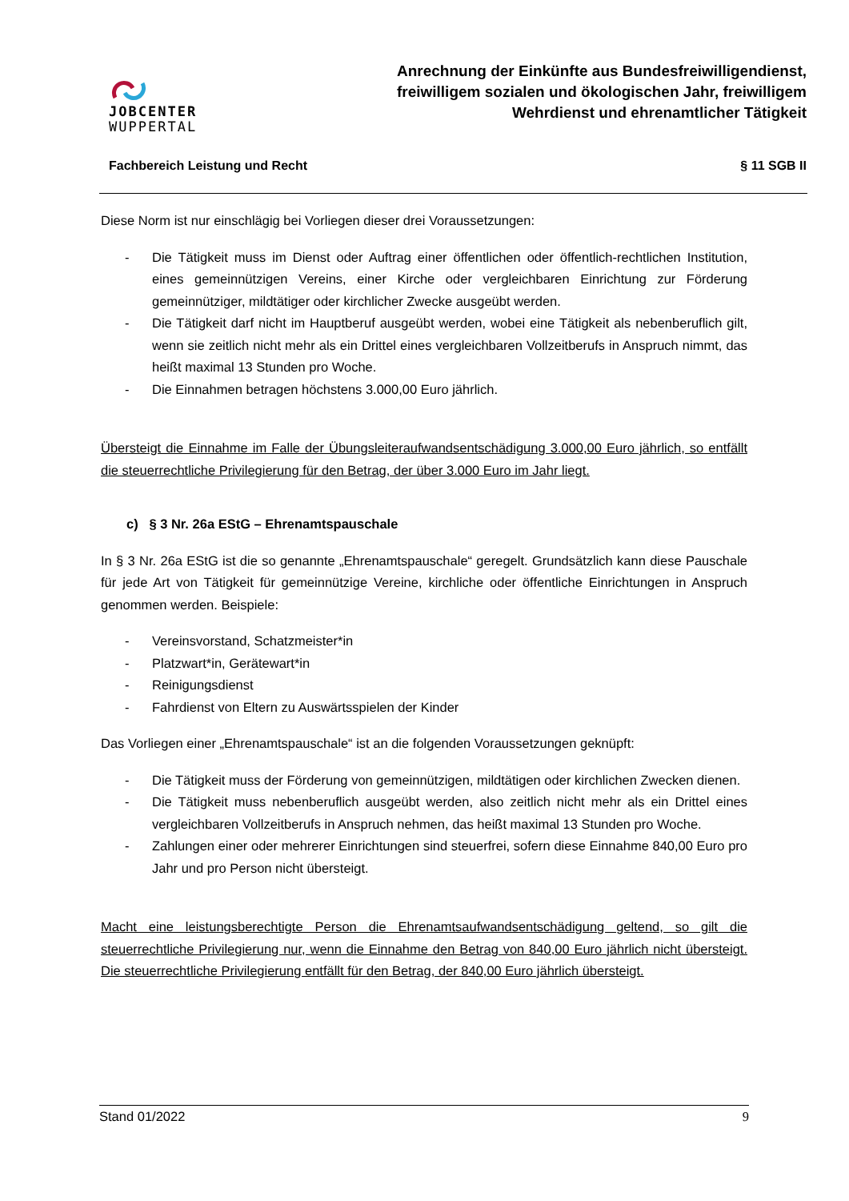JOBCENTER
WUPPERTAL
Anrechnung der Einkünfte aus Bundesfreiwilligendienst, freiwilligem sozialen und ökologischen Jahr, freiwilligem Wehrdienst und ehrenamtlicher Tätigkeit
Fachbereich Leistung und Recht § 11 SGB II
Diese Norm ist nur einschlägig bei Vorliegen dieser drei Voraussetzungen:
- Die Tätigkeit muss im Dienst oder Auftrag einer öffentlichen oder öffentlich-rechtlichen Institution, eines gemeinnützigen Vereins, einer Kirche oder vergleichbaren Einrichtung zur Förderung gemeinnütziger, mildtätiger oder kirchlicher Zwecke ausgeübt werden.
- Die Tätigkeit darf nicht im Hauptberuf ausgeübt werden, wobei eine Tätigkeit als nebenberuflich gilt, wenn sie zeitlich nicht mehr als ein Drittel eines vergleichbaren Vollzeitberufs in Anspruch nimmt, das heißt maximal 13 Stunden pro Woche.
- Die Einnahmen betragen höchstens 3.000,00 Euro jährlich.
Übersteigt die Einnahme im Falle der Übungsleiteraufwandsentschädigung 3.000,00 Euro jährlich, so entfällt die steuerrechtliche Privilegierung für den Betrag, der über 3.000 Euro im Jahr liegt.
c) § 3 Nr. 26a EStG – Ehrenamtspauschale
In § 3 Nr. 26a EStG ist die so genannte „Ehrenamtspauschale“ geregelt. Grundsätzlich kann diese Pauschale für jede Art von Tätigkeit für gemeinnützige Vereine, kirchliche oder öffentliche Einrichtungen in Anspruch genommen werden. Beispiele:
- Vereinsvorstand, Schatzmeister*in
- Platzwart*in, Gerätewart*in
- Reinigungsdienst
- Fahrdienst von Eltern zu Auswärtsspielen der Kinder
Das Vorliegen einer „Ehrenamtspauschale“ ist an die folgenden Voraussetzungen geknüpft:
- Die Tätigkeit muss der Förderung von gemeinnützigen, mildtätigen oder kirchlichen Zwecken dienen.
- Die Tätigkeit muss nebenberuflich ausgeübt werden, also zeitlich nicht mehr als ein Drittel eines vergleichbaren Vollzeitberufs in Anspruch nehmen, das heißt maximal 13 Stunden pro Woche.
- Zahlungen einer oder mehrerer Einrichtungen sind steuerfrei, sofern diese Einnahme 840,00 Euro pro Jahr und pro Person nicht übersteigt.
Macht eine leistungsberechtigte Person die Ehrenamtsaufwandsentschädigung geltend, so gilt die steuerrechtliche Privilegierung nur, wenn die Einnahme den Betrag von 840,00 Euro jährlich nicht übersteigt. Die steuerrechtliche Privilegierung entfällt für den Betrag, der 840,00 Euro jährlich übersteigt.
Stand 01/2022 9